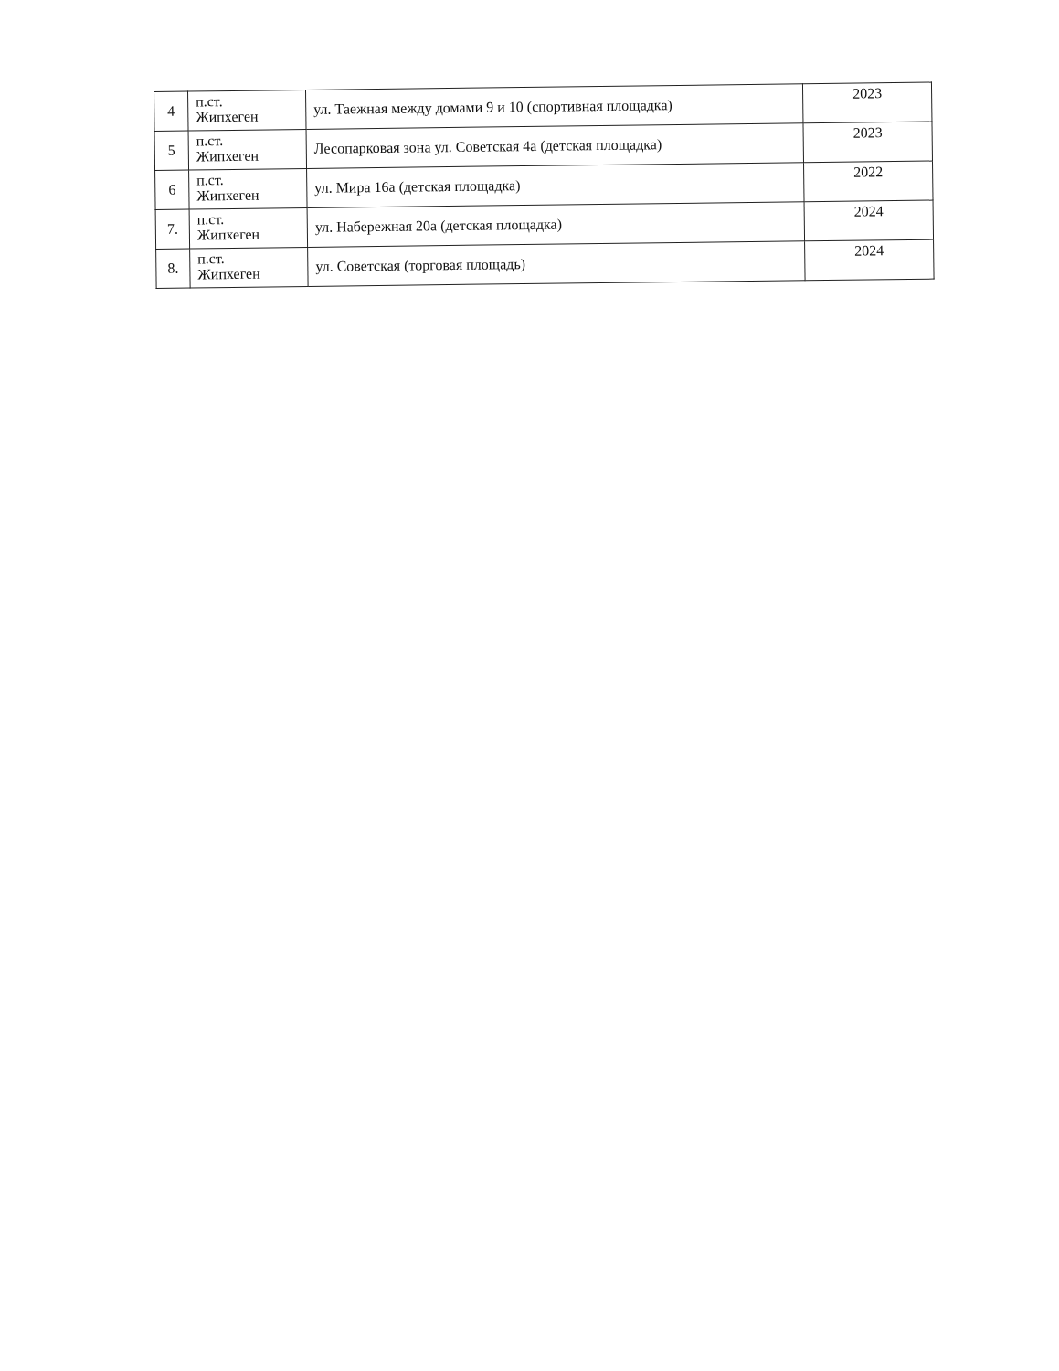| 4 | п.ст. Жипхеген | ул. Таежная между домами 9 и 10 (спортивная площадка) | 2023 |
| 5 | п.ст. Жипхеген | Лесопарковая зона ул. Советская 4а (детская площадка) | 2023 |
| 6 | п.ст. Жипхеген | ул. Мира 16а (детская площадка) | 2022 |
| 7. | п.ст. Жипхеген | ул. Набережная 20а (детская площадка) | 2024 |
| 8. | п.ст. Жипхеген | ул. Советская (торговая площадь) | 2024 |